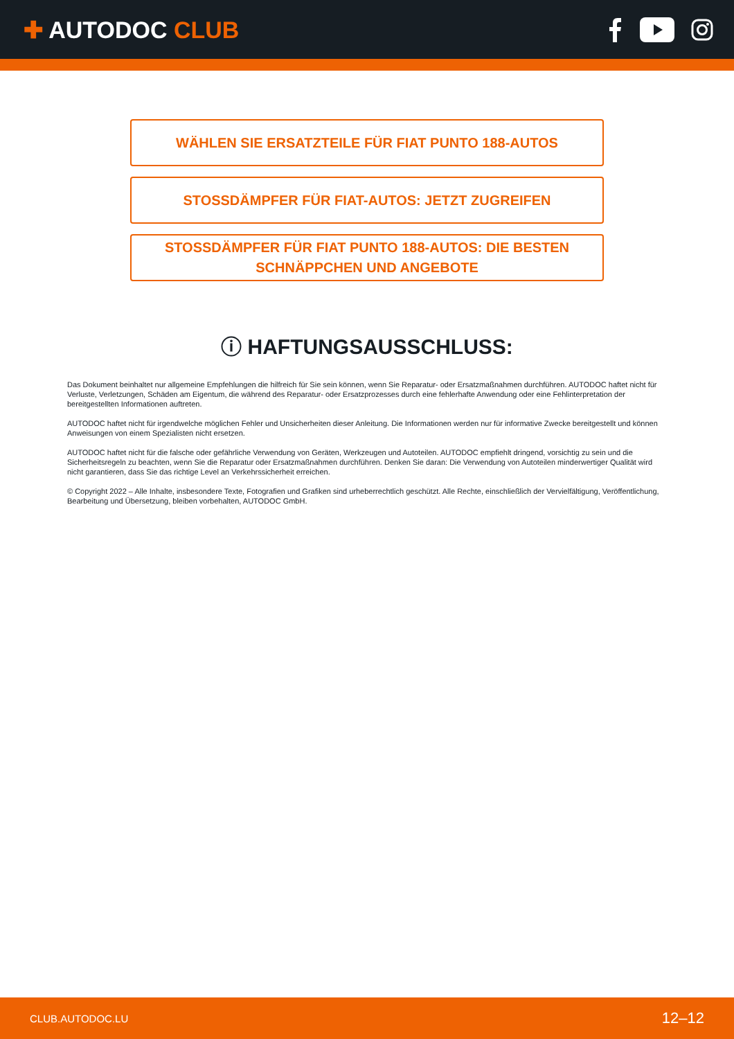✚ AUTODOC CLUB
WÄHLEN SIE ERSATZTEILE FÜR FIAT PUNTO 188-AUTOS
STOSSDÄMPFER FÜR FIAT-AUTOS: JETZT ZUGREIFEN
STOSSDÄMPFER FÜR FIAT PUNTO 188-AUTOS: DIE BESTEN
SCHNÄPPCHEN UND ANGEBOTE
ⓘ HAFTUNGSAUSSCHLUSS:
Das Dokument beinhaltet nur allgemeine Empfehlungen die hilfreich für Sie sein können, wenn Sie Reparatur- oder Ersatzmaßnahmen durchführen. AUTODOC haftet nicht für Verluste, Verletzungen, Schäden am Eigentum, die während des Reparatur- oder Ersatzprozesses durch eine fehlerhafte Anwendung oder eine Fehlinterpretation der bereitgestellten Informationen auftreten.
AUTODOC haftet nicht für irgendwelche möglichen Fehler und Unsicherheiten dieser Anleitung. Die Informationen werden nur für informative Zwecke bereitgestellt und können Anweisungen von einem Spezialisten nicht ersetzen.
AUTODOC haftet nicht für die falsche oder gefährliche Verwendung von Geräten, Werkzeugen und Autoteilen. AUTODOC empfiehlt dringend, vorsichtig zu sein und die Sicherheitsregeln zu beachten, wenn Sie die Reparatur oder Ersatzmaßnahmen durchführen. Denken Sie daran: Die Verwendung von Autoteilen minderwertiger Qualität wird nicht garantieren, dass Sie das richtige Level an Verkehrssicherheit erreichen.
© Copyright 2022 – Alle Inhalte, insbesondere Texte, Fotografien und Grafiken sind urheberrechtlich geschützt. Alle Rechte, einschließlich der Vervielfältigung, Veröffentlichung, Bearbeitung und Übersetzung, bleiben vorbehalten, AUTODOC GmbH.
CLUB.AUTODOC.LU 12–12